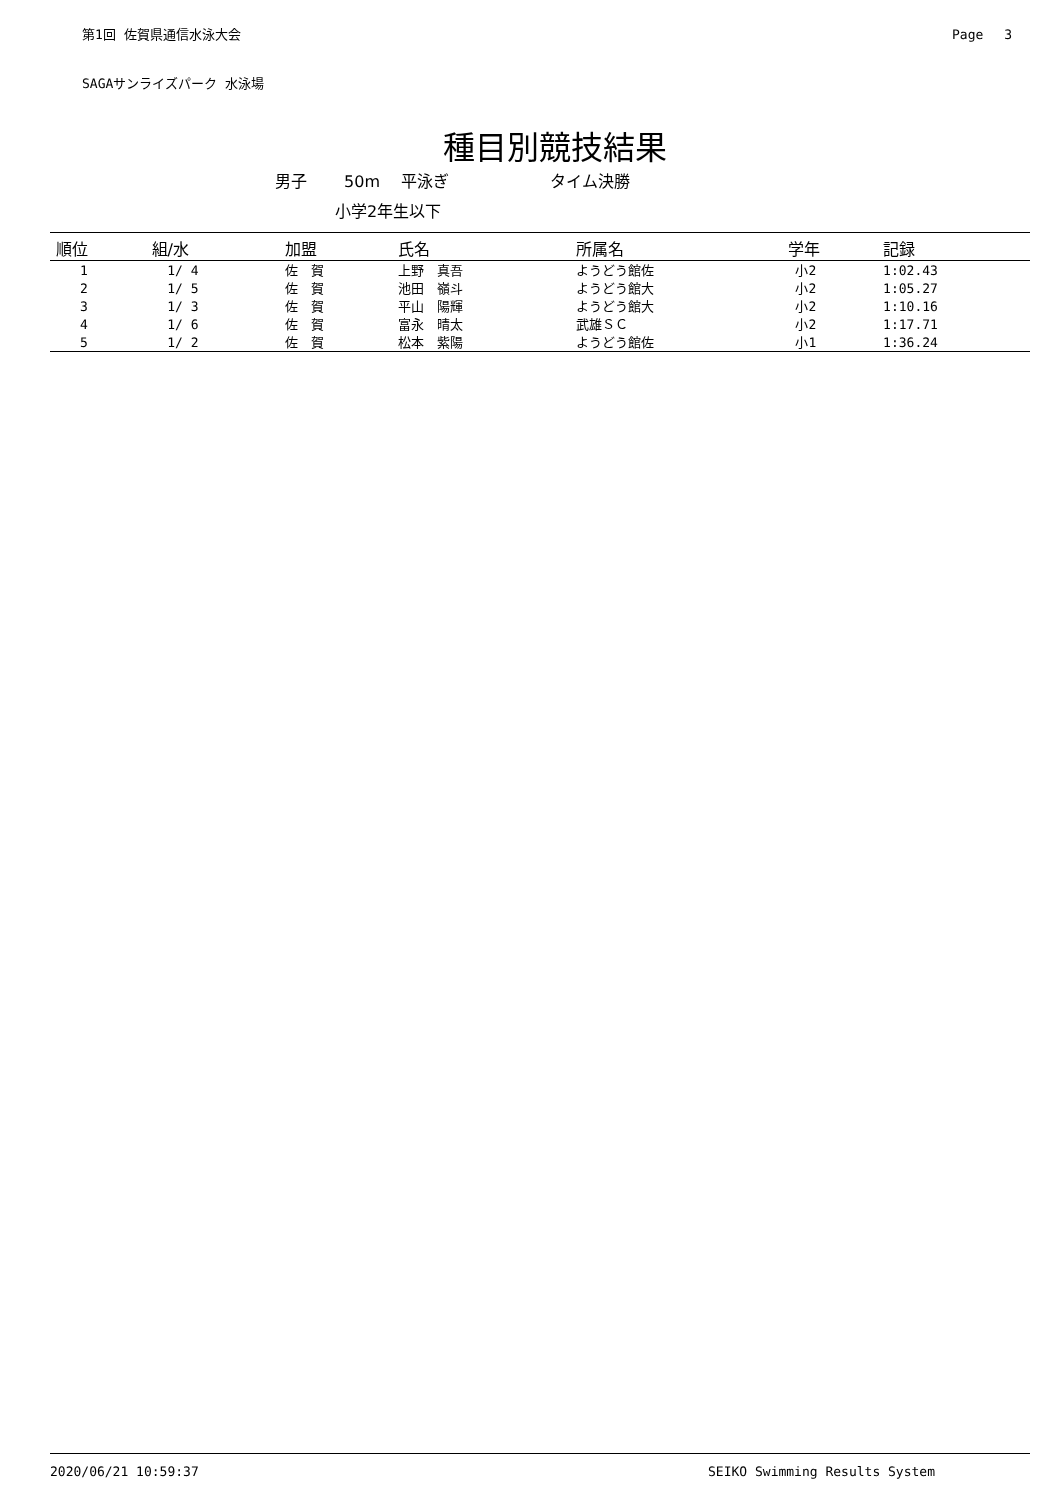第1回 佐賀県通信水泳大会 Page　 3
SAGAサンライズパーク 水泳場
種目別競技結果
男子　　 50m　 平泳ぎ　　　　　　 タイム決勝
小学2年生以下
| 順位 | 組/水 | 加盟 | 氏名 | 所属名 | 学年 | 記録 |
| --- | --- | --- | --- | --- | --- | --- |
| 1 | 1/ 4 | 佐 賀 | 上野 真吾 | ようどう館佐 | 小2 | 1:02.43 |
| 2 | 1/ 5 | 佐 賀 | 池田 嶺斗 | ようどう館大 | 小2 | 1:05.27 |
| 3 | 1/ 3 | 佐 賀 | 平山 陽輝 | ようどう館大 | 小2 | 1:10.16 |
| 4 | 1/ 6 | 佐 賀 | 富永 晴太 | 武雄ＳＣ | 小2 | 1:17.71 |
| 5 | 1/ 2 | 佐 賀 | 松本 紫陽 | ようどう館佐 | 小1 | 1:36.24 |
2020/06/21 10:59:37 SEIKO Swimming Results System